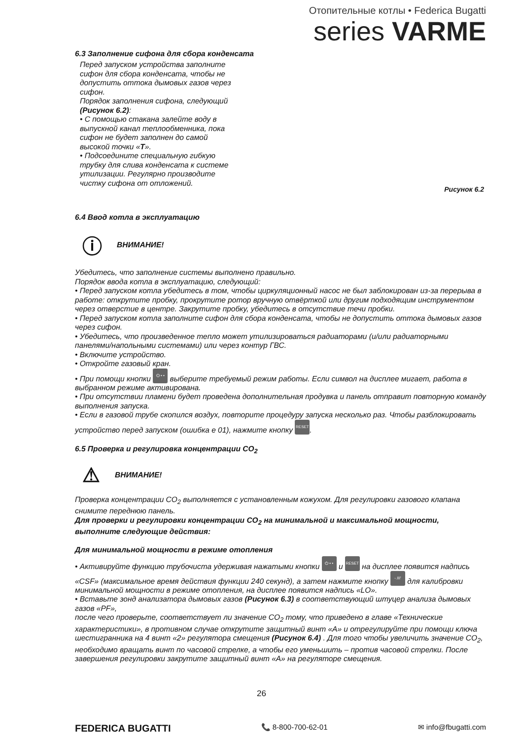Отопительные котлы • Federica Bugatti
series VARME
6.3 Заполнение сифона для сбора конденсата
Перед запуском устройства заполните сифон для сбора конденсата, чтобы не допустить оттока дымовых газов через сифон.
Порядок заполнения сифона, следующий (Рисунок 6.2):
• С помощью стакана залейте воду в выпускной канал теплообменника, пока сифон не будет заполнен до самой высокой точки «Т».
• Подсоедините специальную гибкую трубку для слива конденсата к системе утилизации. Регулярно производите чистку сифона от отложений.
Рисунок 6.2
6.4 Ввод котла в эксплуатацию
ⓘ ВНИМАНИЕ!
Убедитесь, что заполнение системы выполнено правильно.
Порядок ввода котла в эксплуатацию, следующий:
• Перед запуском котла убедитесь в том, чтобы циркуляционный насос не был заблокирован из-за перерыва в работе: открутите пробку, прокрутите ротор вручную отвёрткой или другим подходящим инструментом через отверстие в центре. Закрутите пробку, убедитесь в отсутствие течи пробки.
• Перед запуском котла заполните сифон для сбора конденсата, чтобы не допустить оттока дымовых газов через сифон.
• Убедитесь, что произведенное тепло может утилизироваться радиаторами (и/или радиаторными панелями/напольными системами) или через контур ГВС.
• Включите устройство.
• Откройте газовый кран.
• При помощи кнопки ⏻ • • выберите требуемый режим работы. Если символ на дисплее мигает, работа в выбранном режиме активирована.
• При отсутствии пламени будет проведена дополнительная продувка и панель отправит повторную команду выполнения запуска.
• Если в газовой трубе скопился воздух, повторите процедуру запуска несколько раз. Чтобы разблокировать устройство перед запуском (ошибка е 01), нажмите кнопку RESET.
6.5 Проверка и регулировка концентрации CO<sub>2</sub>
⚠ ВНИМАНИЕ!
Проверка концентрации CO<sub>2</sub> выполняется с установленным кожухом. Для регулировки газового клапана снимите переднюю панель.
Для проверки и регулировки концентрации CO<sub>2</sub> на минимальной и максимальной мощности, выполните следующие действия:
Для минимальной мощности в режиме отопления
• Активируйте функцию трубочиста удерживая нажатыми кнопки ⏻ • • и RESET на дисплее появится надпись «CSF» (максимальное время действия функции 240 секунд), а затем нажмите кнопку -.III' для калибровки минимальной мощности в режиме отопления, на дисплее появится надпись «LO».
• Вставьте зонд анализатора дымовых газов (Рисунок 6.3) в соответствующий штуцер анализа дымовых газов «PF»,
после чего проверьте, соответствует ли значение CO<sub>2</sub> тому, что приведено в главе «Технические характеристики», в противном случае открутите защитный винт «A» и отрегулируйте при помощи ключа шестигранника на 4 винт «2» регулятора смещения (Рисунок 6.4) . Для того чтобы увеличить значение CO<sub>2</sub>, необходимо вращать винт по часовой стрелке, а чтобы его уменьшить – против часовой стрелки. После завершения регулировки закрутите защитный винт «A» на регуляторе смещения.
26
FEDERICA BUGATTI 📞 8-800-700-62-01 ✉ info@fbugatti.com